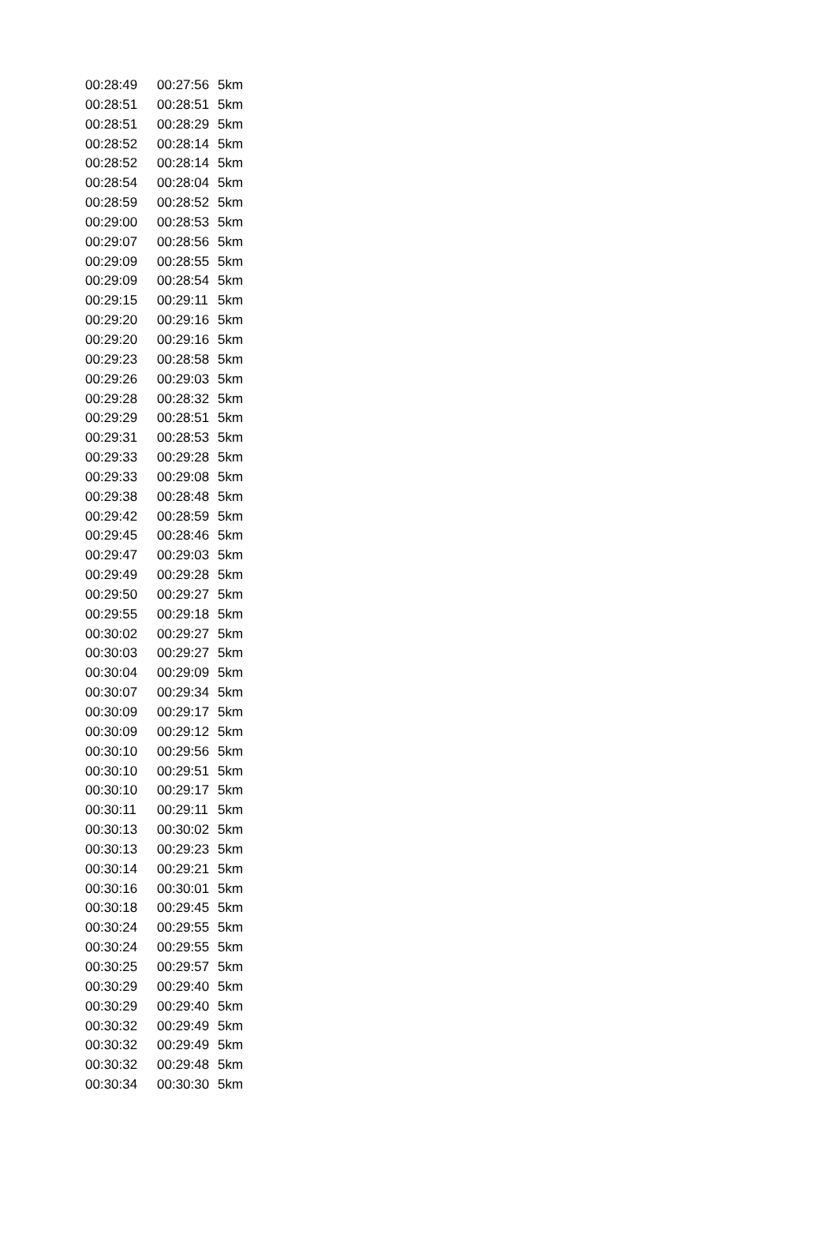| 00:28:49 | 00:27:56 | 5km |
| 00:28:51 | 00:28:51 | 5km |
| 00:28:51 | 00:28:29 | 5km |
| 00:28:52 | 00:28:14 | 5km |
| 00:28:52 | 00:28:14 | 5km |
| 00:28:54 | 00:28:04 | 5km |
| 00:28:59 | 00:28:52 | 5km |
| 00:29:00 | 00:28:53 | 5km |
| 00:29:07 | 00:28:56 | 5km |
| 00:29:09 | 00:28:55 | 5km |
| 00:29:09 | 00:28:54 | 5km |
| 00:29:15 | 00:29:11 | 5km |
| 00:29:20 | 00:29:16 | 5km |
| 00:29:20 | 00:29:16 | 5km |
| 00:29:23 | 00:28:58 | 5km |
| 00:29:26 | 00:29:03 | 5km |
| 00:29:28 | 00:28:32 | 5km |
| 00:29:29 | 00:28:51 | 5km |
| 00:29:31 | 00:28:53 | 5km |
| 00:29:33 | 00:29:28 | 5km |
| 00:29:33 | 00:29:08 | 5km |
| 00:29:38 | 00:28:48 | 5km |
| 00:29:42 | 00:28:59 | 5km |
| 00:29:45 | 00:28:46 | 5km |
| 00:29:47 | 00:29:03 | 5km |
| 00:29:49 | 00:29:28 | 5km |
| 00:29:50 | 00:29:27 | 5km |
| 00:29:55 | 00:29:18 | 5km |
| 00:30:02 | 00:29:27 | 5km |
| 00:30:03 | 00:29:27 | 5km |
| 00:30:04 | 00:29:09 | 5km |
| 00:30:07 | 00:29:34 | 5km |
| 00:30:09 | 00:29:17 | 5km |
| 00:30:09 | 00:29:12 | 5km |
| 00:30:10 | 00:29:56 | 5km |
| 00:30:10 | 00:29:51 | 5km |
| 00:30:10 | 00:29:17 | 5km |
| 00:30:11 | 00:29:11 | 5km |
| 00:30:13 | 00:30:02 | 5km |
| 00:30:13 | 00:29:23 | 5km |
| 00:30:14 | 00:29:21 | 5km |
| 00:30:16 | 00:30:01 | 5km |
| 00:30:18 | 00:29:45 | 5km |
| 00:30:24 | 00:29:55 | 5km |
| 00:30:24 | 00:29:55 | 5km |
| 00:30:25 | 00:29:57 | 5km |
| 00:30:29 | 00:29:40 | 5km |
| 00:30:29 | 00:29:40 | 5km |
| 00:30:32 | 00:29:49 | 5km |
| 00:30:32 | 00:29:49 | 5km |
| 00:30:32 | 00:29:48 | 5km |
| 00:30:34 | 00:30:30 | 5km |